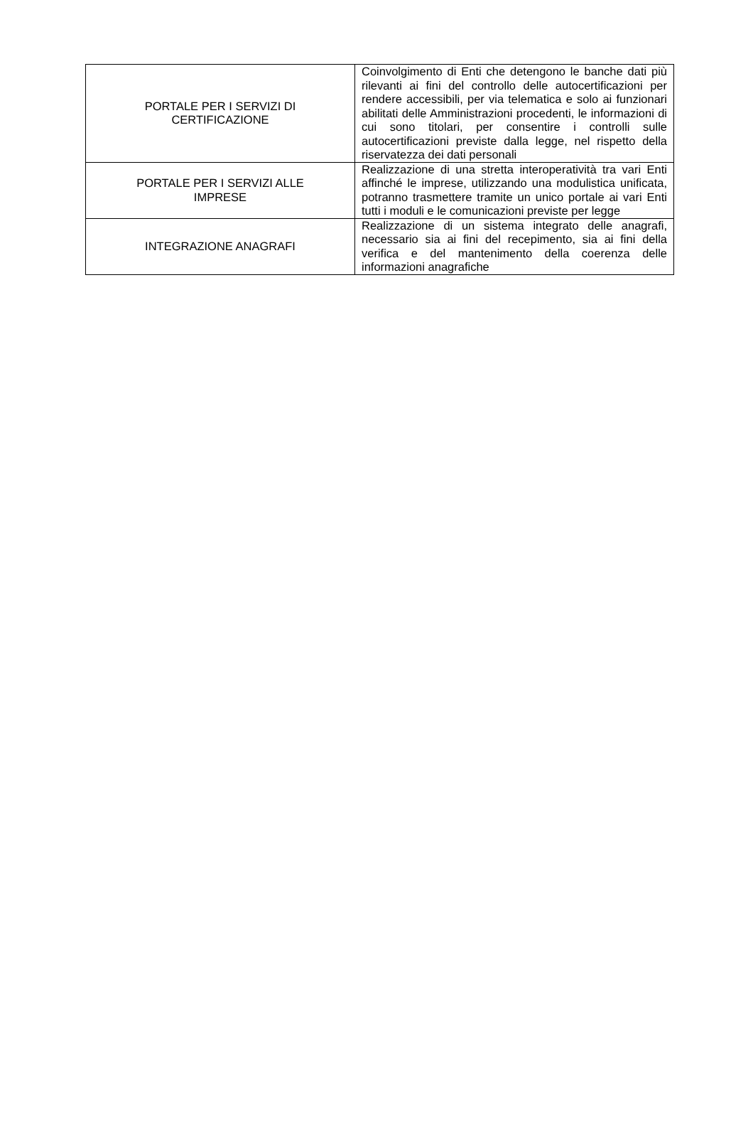| PORTALE PER I SERVIZI DI CERTIFICAZIONE | Coinvolgimento di Enti che detengono le banche dati più rilevanti ai fini del controllo delle autocertificazioni per rendere accessibili, per via telematica e solo ai funzionari abilitati delle Amministrazioni procedenti, le informazioni di cui sono titolari, per consentire i controlli sulle autocertificazioni previste dalla legge, nel rispetto della riservatezza dei dati personali |
| PORTALE PER I SERVIZI ALLE IMPRESE | Realizzazione di una stretta interoperatività tra vari Enti affinché le imprese, utilizzando una modulistica unificata, potranno trasmettere tramite un unico portale ai vari Enti tutti i moduli e le comunicazioni previste per legge |
| INTEGRAZIONE ANAGRAFI | Realizzazione di un sistema integrato delle anagrafi, necessario sia ai fini del recepimento, sia ai fini della verifica e del mantenimento della coerenza delle informazioni anagrafiche |